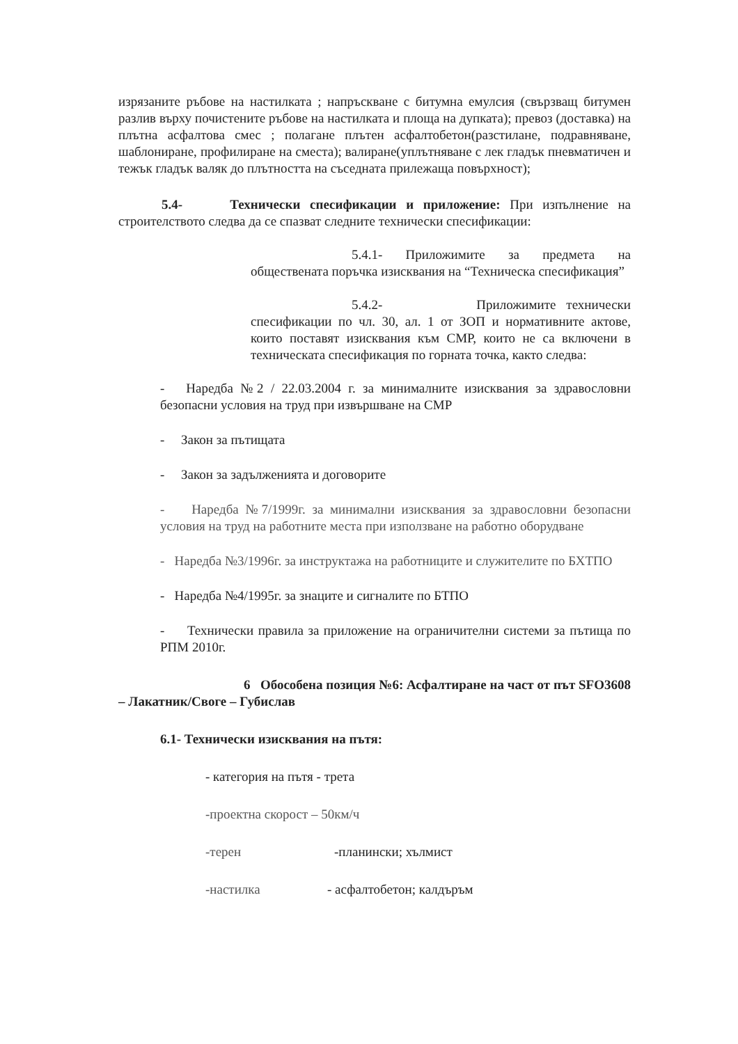изрязаните ръбове на настилката ; напръскване с битумна емулсия (свързващ битумен разлив върху почистените ръбове на настилката и площа на дупката); превоз (доставка) на плътна асфалтова смес ; полагане плътен асфалтобетон(разстилане, подравняване, шаблониране, профилиране на сместа); валиране(уплътняване с лек гладък пневматичен и тежък гладък валяк до плътността на съседната прилежаща повърхност);
5.4- Технически спесификации и приложение: При изпълнение на строителството следва да се спазват следните технически спесификации:
5.4.1- Приложимите за предмета на обществената поръчка изисквания на “Техническа спесификация”
5.4.2- Приложимите технически спесификации по чл. 30, ал. 1 от ЗОП и нормативните актове, които поставят изисквания към СМР, които не са включени в техническата спесификация по горната точка, както следва:
- Наредба №2 / 22.03.2004 г. за минималните изисквания за здравословни безопасни условия на труд при извършване на СМР
- Закон за пътищата
- Закон за задълженията и договорите
- Наредба №7/1999г. за минимални изисквания за здравословни безопасни условия на труд на работните места при използване на работно оборудване
- Наредба №3/1996г. за инструктажа на работниците и служителите по БХТПО
- Наредба №4/1995г. за знаците и сигналите по БТПО
- Технически правила за приложение на ограничителни системи за пътища по РПМ 2010г.
6 Обособена позиция №6: Асфалтиране на част от път SFO3608 – Лакатник/Своге – Губислав
6.1- Технически изисквания на пътя:
- категория на пътя - трета
-проектна скорост – 50км/ч
-терен -планински; хълмист
-настилка - асфалтобетон; калдъръм